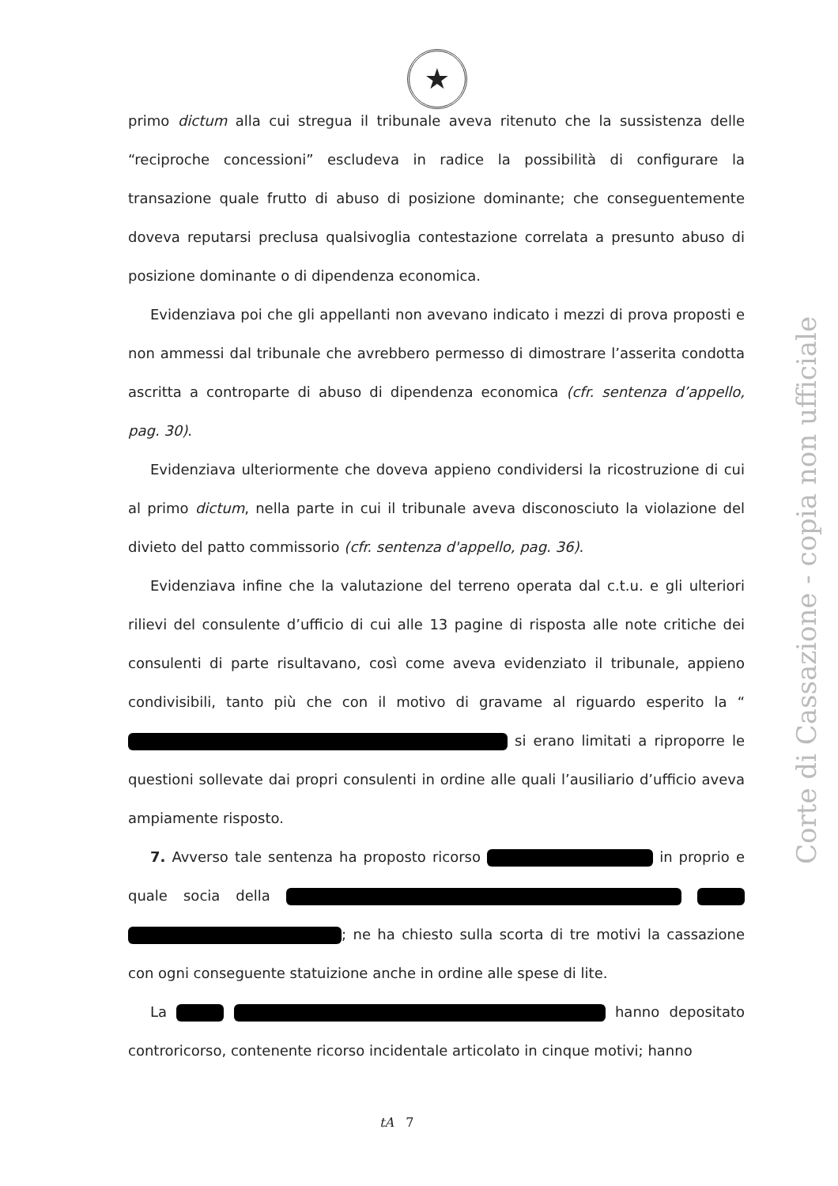★
primo dictum alla cui stregua il tribunale aveva ritenuto che la sussistenza delle “reciproche concessioni” escludeva in radice la possibilità di configurare la transazione quale frutto di abuso di posizione dominante; che conseguentemente doveva reputarsi preclusa qualsivoglia contestazione correlata a presunto abuso di posizione dominante o di dipendenza economica.
Evidenziava poi che gli appellanti non avevano indicato i mezzi di prova proposti e non ammessi dal tribunale che avrebbero permesso di dimostrare l’asserita condotta ascritta a controparte di abuso di dipendenza economica (cfr. sentenza d’appello, pag. 30).
Evidenziava ulteriormente che doveva appieno condividersi la ricostruzione di cui al primo dictum, nella parte in cui il tribunale aveva disconosciuto la violazione del divieto del patto commissorio (cfr. sentenza d'appello, pag. 36).
Evidenziava infine che la valutazione del terreno operata dal c.t.u. e gli ulteriori rilievi del consulente d’ufficio di cui alle 13 pagine di risposta alle note critiche dei consulenti di parte risultavano, così come aveva evidenziato il tribunale, appieno condivisibili, tanto più che con il motivo di gravame al riguardo esperito la “ si erano limitati a riproporre le questioni sollevate dai propri consulenti in ordine alle quali l’ausiliario d’ufficio aveva ampiamente risposto.
7. Avverso tale sentenza ha proposto ricorso in proprio e quale socia della ; ne ha chiesto sulla scorta di tre motivi la cassazione con ogni conseguente statuizione anche in ordine alle spese di lite.
La hanno depositato controricorso, contenente ricorso incidentale articolato in cinque motivi; hanno
Corte di Cassazione - copia non ufficiale
tA 7